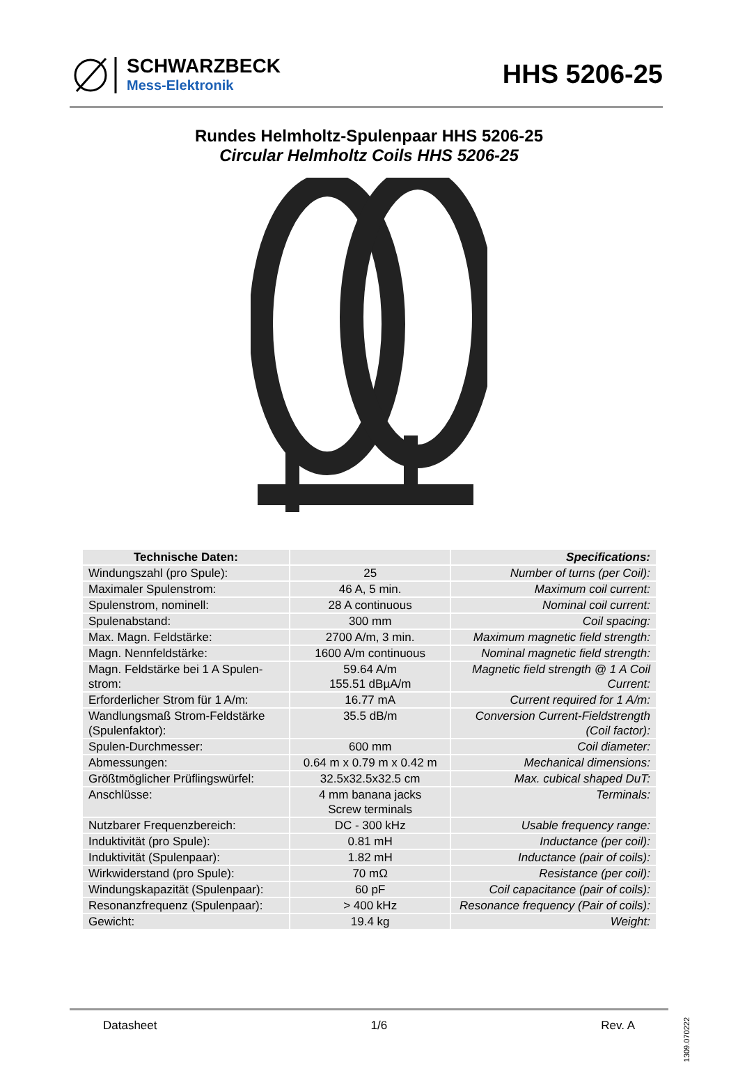SCHWARZBECK
Mess-Elektronik
HHS 5206-25
Rundes Helmholtz-Spulenpaar HHS 5206-25
Circular Helmholtz Coils HHS 5206-25
| Technische Daten: | | Specifications: |
| --- | --- | --- |
| Windungszahl (pro Spule): | 25 | Number of turns (per Coil): |
| Maximaler Spulenstrom: | 46 A, 5 min. | Maximum coil current: |
| Spulenstrom, nominell: | 28 A continuous | Nominal coil current: |
| Spulenabstand: | 300 mm | Coil spacing: |
| Max. Magn. Feldstärke: | 2700 A/m, 3 min. | Maximum magnetic field strength: |
| Magn. Nennfeldstärke: | 1600 A/m continuous | Nominal magnetic field strength: |
| Magn. Feldstärke bei 1 A Spulen-strom: | 59.64 A/m 155.51 dBµA/m | Magnetic field strength @ 1 A Coil Current: |
| Erforderlicher Strom für 1 A/m: | 16.77 mA | Current required for 1 A/m: |
| Wandlungsmaß Strom-Feldstärke (Spulenfaktor): | 35.5 dB/m | Conversion Current-Fieldstrength (Coil factor): |
| Spulen-Durchmesser: | 600 mm | Coil diameter: |
| Abmessungen: | 0.64 m x 0.79 m x 0.42 m | Mechanical dimensions: |
| Größtmöglicher Prüflingswürfel: | 32.5x32.5x32.5 cm | Max. cubical shaped DuT: |
| Anschlüsse: | 4 mm banana jacks Screw terminals | Terminals: |
| Nutzbarer Frequenzbereich: | DC - 300 kHz | Usable frequency range: |
| Induktivität (pro Spule): | 0.81 mH | Inductance (per coil): |
| Induktivität (Spulenpaar): | 1.82 mH | Inductance (pair of coils): |
| Wirkwiderstand (pro Spule): | 70 mΩ | Resistance (per coil): |
| Windungskapazität (Spulenpaar): | 60 pF | Coil capacitance (pair of coils): |
| Resonanzfrequenz (Spulenpaar): | > 400 kHz | Resonance frequency (Pair of coils): |
| Gewicht: | 19.4 kg | Weight: |
Datasheet 1/6 Rev. A
1309.070222